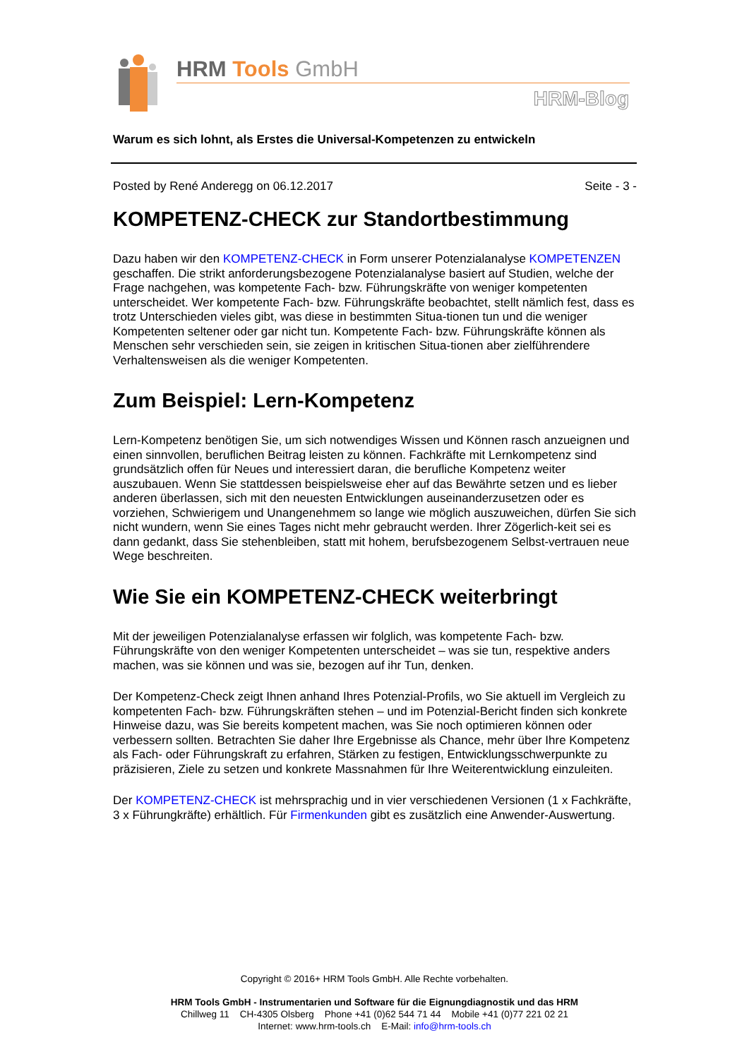HRM Tools GmbH
HRM-Blog
Warum es sich lohnt, als Erstes die Universal-Kompetenzen zu entwickeln
Posted by René Anderegg on 06.12.2017 Seite - 3 -
KOMPETENZ-CHECK zur Standortbestimmung
Dazu haben wir den KOMPETENZ-CHECK in Form unserer Potenzialanalyse KOMPETENZEN geschaffen. Die strikt anforderungsbezogene Potenzialanalyse basiert auf Studien, welche der Frage nachgehen, was kompetente Fach- bzw. Führungskräfte von weniger kompetenten unterscheidet. Wer kompetente Fach- bzw. Führungskräfte beobachtet, stellt nämlich fest, dass es trotz Unterschieden vieles gibt, was diese in bestimmten Situa-tionen tun und die weniger Kompetenten seltener oder gar nicht tun. Kompetente Fach- bzw. Führungskräfte können als Menschen sehr verschieden sein, sie zeigen in kritischen Situa-tionen aber zielführendere Verhaltensweisen als die weniger Kompetenten.
Zum Beispiel: Lern-Kompetenz
Lern-Kompetenz benötigen Sie, um sich notwendiges Wissen und Können rasch anzueignen und einen sinnvollen, beruflichen Beitrag leisten zu können. Fachkräfte mit Lernkompetenz sind grundsätzlich offen für Neues und interessiert daran, die berufliche Kompetenz weiter auszubauen. Wenn Sie stattdessen beispielsweise eher auf das Bewährte setzen und es lieber anderen überlassen, sich mit den neuesten Entwicklungen auseinanderzusetzen oder es vorziehen, Schwierigem und Unangenehmem so lange wie möglich auszuweichen, dürfen Sie sich nicht wundern, wenn Sie eines Tages nicht mehr gebraucht werden. Ihrer Zögerlich-keit sei es dann gedankt, dass Sie stehenbleiben, statt mit hohem, berufsbezogenem Selbst-vertrauen neue Wege beschreiten.
Wie Sie ein KOMPETENZ-CHECK weiterbringt
Mit der jeweiligen Potenzialanalyse erfassen wir folglich, was kompetente Fach- bzw. Führungskräfte von den weniger Kompetenten unterscheidet – was sie tun, respektive anders machen, was sie können und was sie, bezogen auf ihr Tun, denken.
Der Kompetenz-Check zeigt Ihnen anhand Ihres Potenzial-Profils, wo Sie aktuell im Vergleich zu kompetenten Fach- bzw. Führungskräften stehen – und im Potenzial-Bericht finden sich konkrete Hinweise dazu, was Sie bereits kompetent machen, was Sie noch optimieren können oder verbessern sollten. Betrachten Sie daher Ihre Ergebnisse als Chance, mehr über Ihre Kompetenz als Fach- oder Führungskraft zu erfahren, Stärken zu festigen, Entwicklungsschwerpunkte zu präzisieren, Ziele zu setzen und konkrete Massnahmen für Ihre Weiterentwicklung einzuleiten.
Der KOMPETENZ-CHECK ist mehrsprachig und in vier verschiedenen Versionen (1 x Fachkräfte, 3 x Führungkräfte) erhältlich. Für Firmenkunden gibt es zusätzlich eine Anwender-Auswertung.
Copyright © 2016+ HRM Tools GmbH. Alle Rechte vorbehalten.
HRM Tools GmbH - Instrumentarien und Software für die Eignungdiagnostik und das HRM
Chillweg 11 CH-4305 Olsberg Phone +41 (0)62 544 71 44 Mobile +41 (0)77 221 02 21
Internet: www.hrm-tools.ch E-Mail: info@hrm-tools.ch